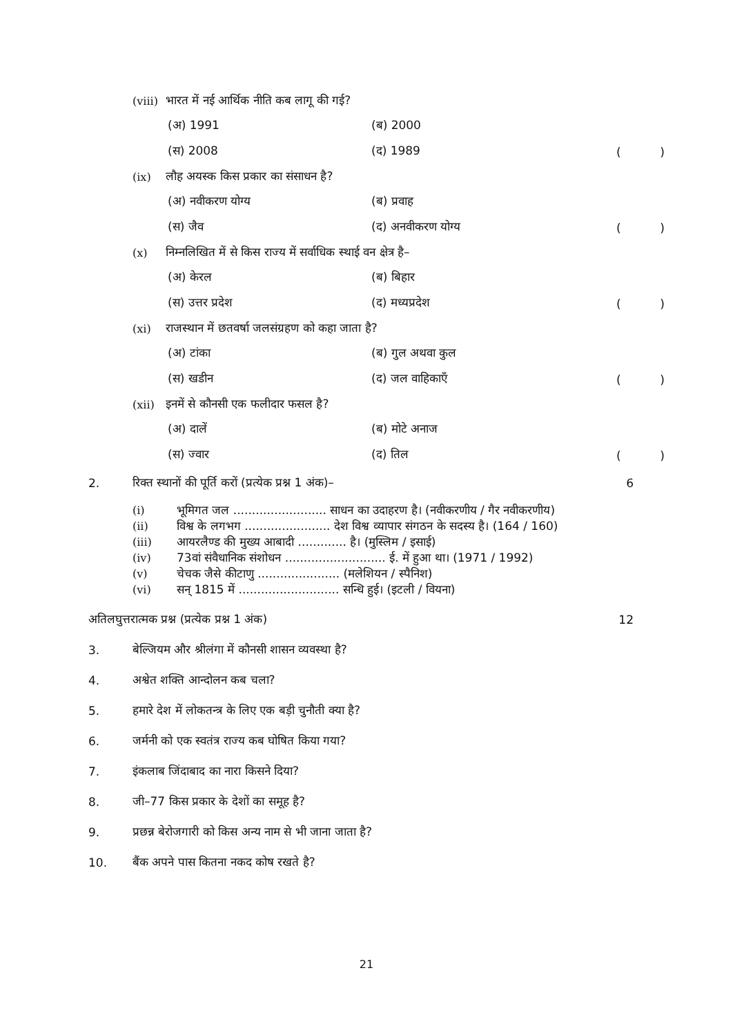(viii) भारत में नई आर्थिक नीति कब लागू की गई?
(अ) 1991 (ब) 2000
(स) 2008 (द) 1989 ()
(ix) लौह अयस्क किस प्रकार का संसाधन है?
(अ) नवीकरण योग्य (ब) प्रवाह
(स) जैव (द) अनवीकरण योग्य ()
(x) निम्नलिखित में से किस राज्य में सर्वाधिक स्थाई वन क्षेत्र है–
(अ) केरल (ब) बिहार
(स) उत्तर प्रदेश (द) मध्यप्रदेश ()
(xi) राजस्थान में छतवर्षा जलसंग्रहण को कहा जाता है?
(अ) टांका (ब) गुल अथवा कुल
(स) खडीन (द) जल वाहिकाएँ ()
(xii) इनमें से कौनसी एक फलीदार फसल है?
(अ) दालें (ब) मोटे अनाज
(स) ज्वार (द) तिल ()
2. रिक्त स्थानों की पूर्ति करों (प्रत्येक प्रश्न 1 अंक)– 6
(i) भूमिगत जल ......................... साधन का उदाहरण है। (नवीकरणीय / गैर नवीकरणीय)
(ii) विश्व के लगभग ....................... देश विश्व व्यापार संगठन के सदस्य है। (164 / 160)
(iii) आयरलैण्ड की मुख्य आबादी ............. है। (मुस्लिम / इसाई)
(iv) 73वां संवैधानिक संशोधन ........................... ई. में हुआ था। (1971 / 1992)
(v) चेचक जैसे कीटाणु ...................... (मलेशियन / स्पैनिश)
(vi) सन् 1815 में ........................... सन्धि हुई। (इटली / वियना)
अतिलघुत्तरात्मक प्रश्न (प्रत्येक प्रश्न 1 अंक) 12
3. बेल्जियम और श्रीलंगा में कौनसी शासन व्यवस्था है?
4. अश्वेत शक्ति आन्दोलन कब चला?
5. हमारे देश में लोकतन्त्र के लिए एक बड़ी चुनौती क्या है?
6. जर्मनी को एक स्वतंत्र राज्य कब घोषित किया गया?
7. इंकलाब जिंदाबाद का नारा किसने दिया?
8. जी–77 किस प्रकार के देशों का समूह है?
9. प्रछन्न बेरोजगारी को किस अन्य नाम से भी जाना जाता है?
10. बैंक अपने पास कितना नकद कोष रखते है?
21